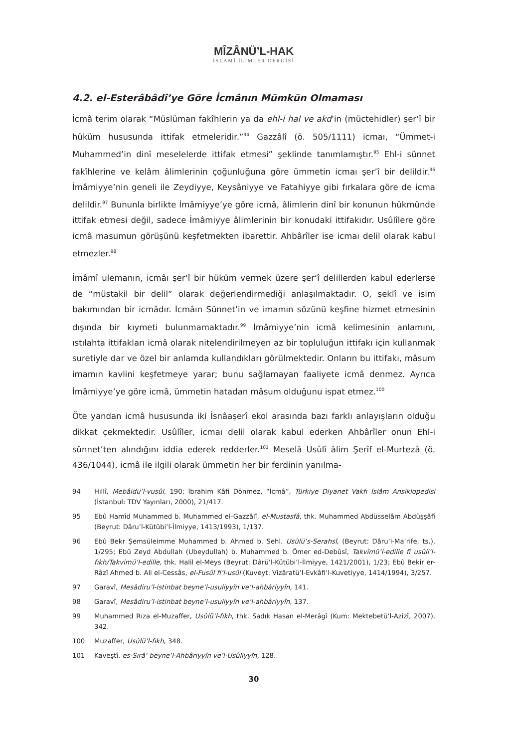MÎZÂNÜ’L-HAK
İSLAMÎ İLİMLER DERGİSİ
4.2. el-Esterâbâdî’ye Göre İcmânın Mümkün Olmaması
İcmâ terim olarak “Müslüman fakîhlerin ya da ehl-i hal ve akd’in (müctehidler) şer‘î bir hüküm hususunda ittifak etmeleridir.”<sup>94</sup> Gazzâlî (ö. 505/1111) icmaı, “Ümmet-i Muhammed’in dinî meselelerde ittifak etmesi” şeklinde tanımlamıştır.<sup>95</sup> Ehl-i sünnet fakîhlerine ve kelâm âlimlerinin çoğunluğuna göre ümmetin icmaı şer’î bir delildir.<sup>96</sup> İmâmiyye’nin geneli ile Zeydiyye, Keysâniyye ve Fatahiyye gibi fırkalara göre de icma delildir.<sup>97</sup> Bununla birlikte İmâmiyye’ye göre icmâ, âlimlerin dinî bir konunun hükmünde ittifak etmesi değil, sadece İmâmiyye âlimlerinin bir konudaki ittifakıdır. Usûlîlere göre icmâ masumun görüşünü keşfetmekten ibarettir. Ahbârîler ise icmaı delil olarak kabul etmezler.<sup>98</sup>
İmâmî ulemanın, icmâı şer‘î bir hüküm vermek üzere şer‘î delillerden kabul ederlerse de “müstakil bir delil” olarak değerlendirmediği anlaşılmaktadır. O, şeklî ve isim bakımından bir icmâdır. İcmâın Sünnet’in ve imamın sözünü keşfine hizmet etmesinin dışında bir kıymeti bulunmamaktadır.<sup>99</sup> İmâmiyye’nin icmâ kelimesinin anlamını, ıstılahta ittifakları icmâ olarak nitelendirilmeyen az bir topluluğun ittifakı için kullanmak suretiyle dar ve özel bir anlamda kullandıkları görülmektedir. Onların bu ittifakı, mâsum imamın kavlini keşfetmeye yarar; bunu sağlamayan faaliyete icmâ denmez. Ayrıca İmâmiyye’ye göre icmâ, ümmetin hatadan mâsum olduğunu ispat etmez.<sup>100</sup>
Öte yandan icmâ hususunda iki İsnâaşerî ekol arasında bazı farklı anlayışların olduğu dikkat çekmektedir. Usûlîler, icmaı delil olarak kabul ederken Ahbârîler onun Ehl-i sünnet’ten alındığını iddia ederek redderler.<sup>101</sup> Meselâ Usûlî âlim Şerîf el-Murtezâ (ö. 436/1044), icmâ ile ilgili olarak ümmetin her bir ferdinin yanılma-
94 Hıllî, Mebâidü’l-vusûl, 190; İbrahim Kâfi Dönmez, “İcmâ”, Türkiye Diyanet Vakfı İslâm Ansiklopedisi (İstanbul: TDV Yayınları, 2000), 21/417.
95 Ebû Hamîd Muhammed b. Muhammed el-Gazzâlî, el-Mustasfâ, thk. Muhammed Abdüsselâm Abdüşşâfî (Beyrut: Dâru’l-Kütübi’l-İlmiyye, 1413/1993), 1/137.
96 Ebû Bekr Şemsüleimme Muhammed b. Ahmed b. Sehl. Usûlü’s-Serahsî, (Beyrut: Dâru’l-Ma‘rife, ts.), 1/295; Ebû Zeyd Abdullah (Ubeydullah) b. Muhammed b. Ömer ed-Debûsî, Takvîmü’l-edille fî usûli’l-fıkh/Takvimü’l-edille, thk. Halil el-Meys (Beyrut: Dârü’l-Kütübi’l-İlmiyye, 1421/2001), 1/23; Ebû Bekir er-Râzî Ahmed b. Ali el-Cessâs, el-Fusûl fi’l-usûl (Kuveyt: Vizâratü’l-Evkâfi’l-Kuvetiyye, 1414/1994), 3/257.
97 Garavî, Mesâdiru’l-istinbat beyne’l-usuliyyîn ve’l-ahbâriyyîn, 141.
98 Garavî, Mesâdiru’l-istinbat beyne’l-usuliyyîn ve’l-ahbâriyyîn, 137.
99 Muhammed Rıza el-Muzaffer, Usûlü’l-fıkh, thk. Sadık Hasan el-Merâgî (Kum: Mektebetü’l-Azîzî, 2007), 342.
100 Muzaffer, Usûlü’l-fıkh, 348.
101 Kaveştî, es-Sırâ‘ beyne’l-Ahbâriyyîn ve’l-Usûliyyîn, 128.
30